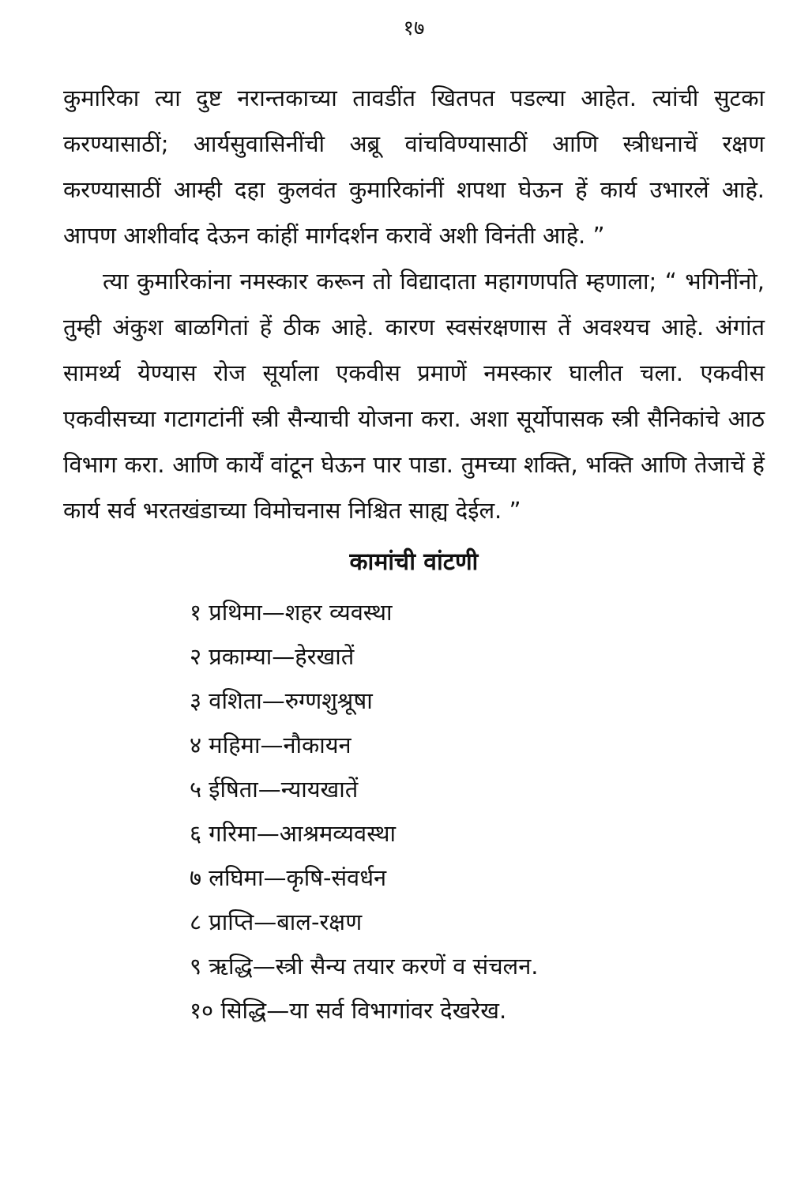१७
कुमारिका त्या दुष्ट नरान्तकाच्या तावडींत खितपत पडल्या आहेत. त्यांची सुटका करण्यासाठीं; आर्यसुवासिनींची अब्रू वांचविण्यासाठीं आणि स्त्रीधनाचें रक्षण करण्यासाठीं आम्ही दहा कुलवंत कुमारिकांनीं शपथा घेऊन हें कार्य उभारलें आहे. आपण आशीर्वाद देऊन कांहीं मार्गदर्शन करावें अशी विनंती आहे. ”
त्या कुमारिकांना नमस्कार करून तो विद्यादाता महागणपति म्हणाला; “ भगिनींनो, तुम्ही अंकुश बाळगितां हें ठीक आहे. कारण स्वसंरक्षणास तें अवश्यच आहे. अंगांत सामर्थ्य येण्यास रोज सूर्याला एकवीस प्रमाणें नमस्कार घालीत चला. एकवीस एकवीसच्या गटागटांनीं स्त्री सैन्याची योजना करा. अशा सूर्योपासक स्त्री सैनिकांचे आठ विभाग करा. आणि कार्यें वांटून घेऊन पार पाडा. तुमच्या शक्ति, भक्ति आणि तेजाचें हें कार्य सर्व भरतखंडाच्या विमोचनास निश्चित साह्य देईल. ”
कामांची वांटणी
१ प्रथिमा—शहर व्यवस्था
२ प्रकाम्या—हेरखातें
३ वशिता—रुग्णशुश्रूषा
४ महिमा—नौकायन
५ ईषिता—न्यायखातें
६ गरिमा—आश्रमव्यवस्था
७ लघिमा—कृषि-संवर्धन
८ प्राप्ति—बाल-रक्षण
९ ऋद्धि—स्त्री सैन्य तयार करणें व संचलन.
१० सिद्धि—या सर्व विभागांवर देखरेख.